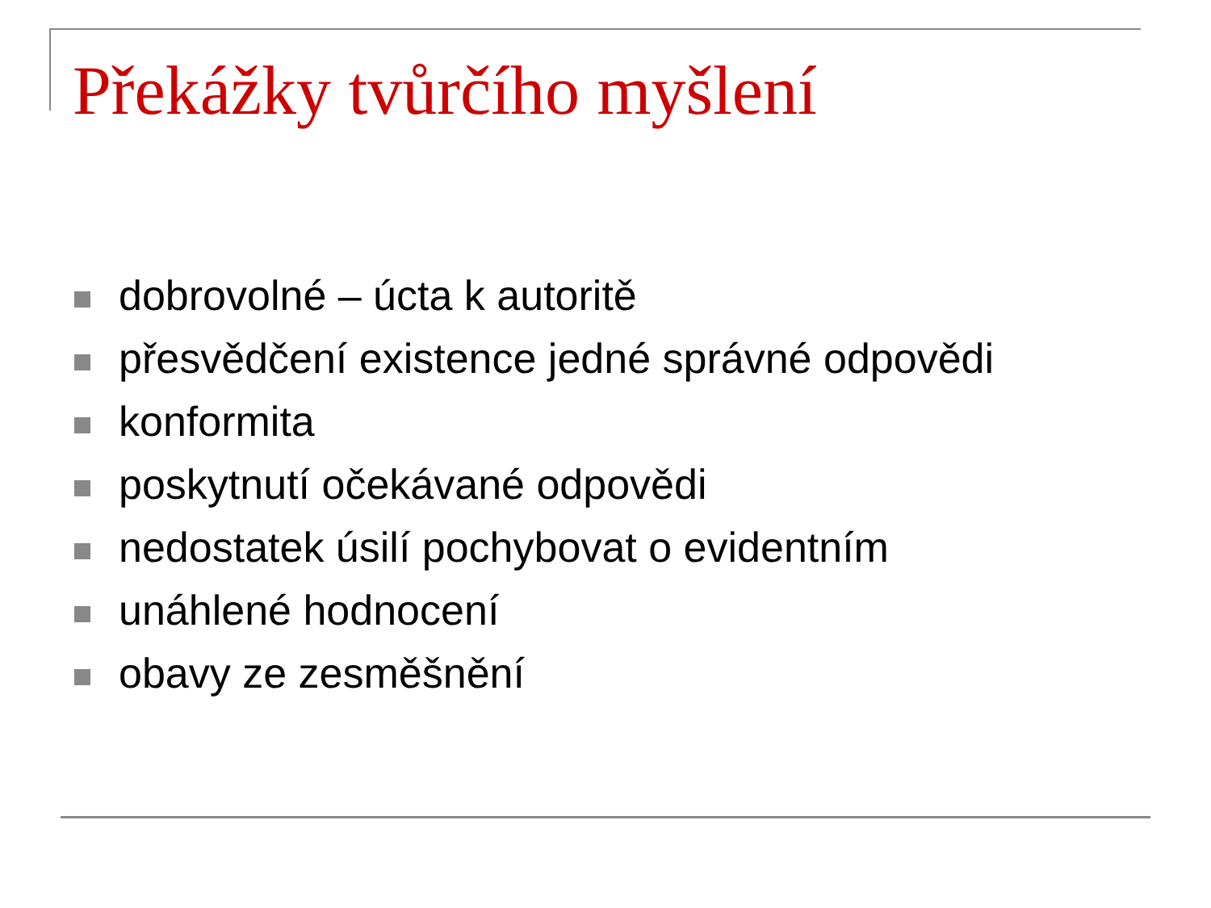Překážky tvůrčího myšlení
dobrovolné – úcta k autoritě
přesvědčení existence jedné správné odpovědi
konformita
poskytnutí očekávané odpovědi
nedostatek úsilí pochybovat o evidentním
unáhlené hodnocení
obavy ze zesměšnění